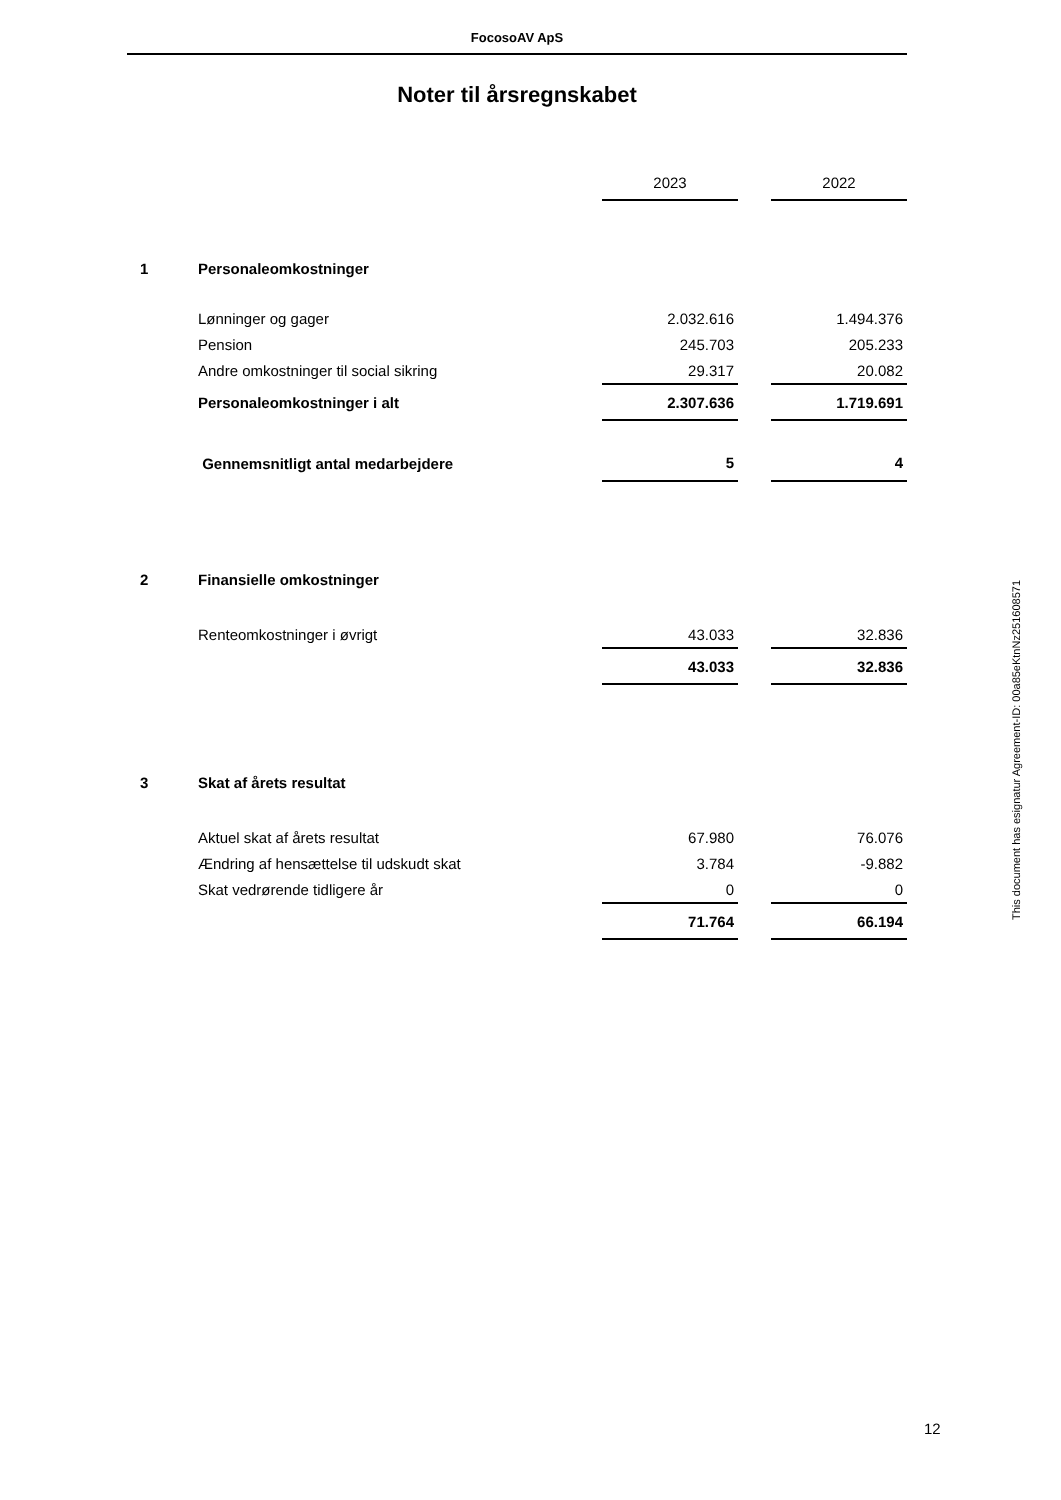FocosoAV ApS
Noter til årsregnskabet
| | | 2023 | | 2022 |
| 1 | Personaleomkostninger | | | |
| | Lønninger og gager | 2.032.616 | | 1.494.376 |
| | Pension | 245.703 | | 205.233 |
| | Andre omkostninger til social sikring | 29.317 | | 20.082 |
| | Personaleomkostninger i alt | 2.307.636 | | 1.719.691 |
| | Gennemsnitligt antal medarbejdere | 5 | | 4 |
| 2 | Finansielle omkostninger | | | |
| | Renteomkostninger i øvrigt | 43.033 | | 32.836 |
| | | 43.033 | | 32.836 |
| 3 | Skat af årets resultat | | | |
| | Aktuel skat af årets resultat | 67.980 | | 76.076 |
| | Ændring af hensættelse til udskudt skat | 3.784 | | -9.882 |
| | Skat vedrørende tidligere år | 0 | | 0 |
| | | 71.764 | | 66.194 |
This document has esignatur Agreement-ID: 00a85eKtnNz251608571
12